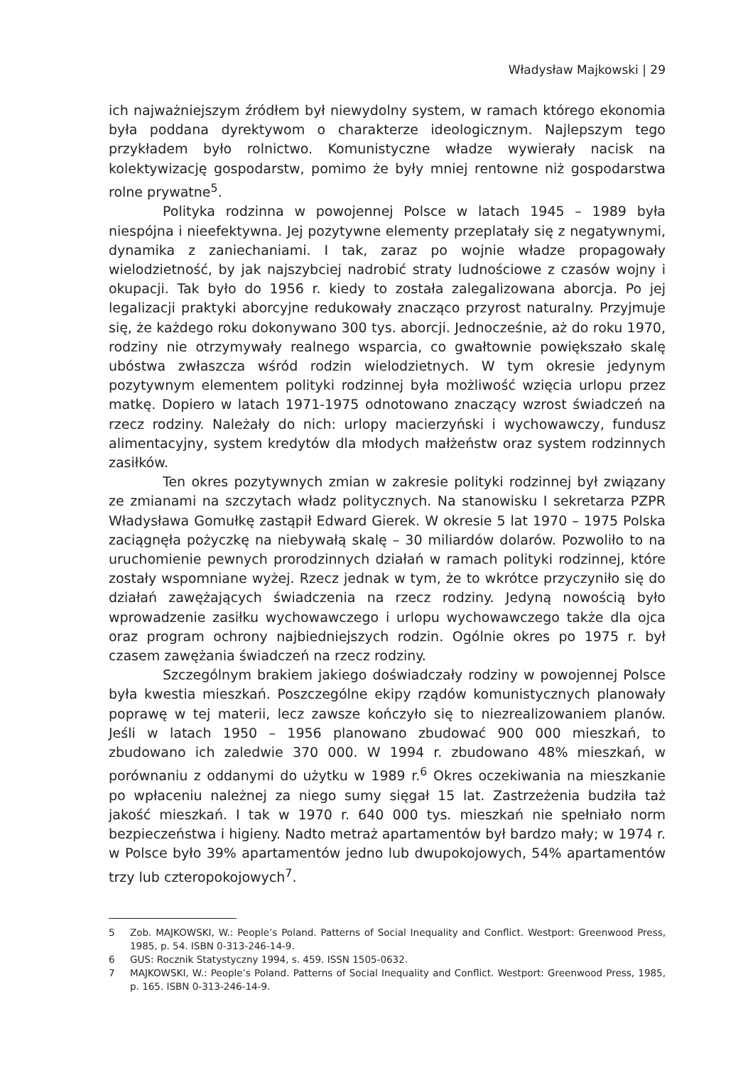Władysław Majkowski | 29
ich najważniejszym źródłem był niewydolny system, w ramach którego ekonomia była poddana dyrektywom o charakterze ideologicznym. Najlepszym tego przykładem było rolnictwo. Komunistyczne władze wywierały nacisk na kolektywizację gospodarstw, pomimo że były mniej rentowne niż gospodarstwa rolne prywatne<sup>5</sup>.
Polityka rodzinna w powojennej Polsce w latach 1945 – 1989 była niespójna i nieefektywna. Jej pozytywne elementy przeplatały się z negatywnymi, dynamika z zaniechaniami. I tak, zaraz po wojnie władze propagowały wielodzietność, by jak najszybciej nadrobić straty ludnościowe z czasów wojny i okupacji. Tak było do 1956 r. kiedy to została zalegalizowana aborcja. Po jej legalizacji praktyki aborcyjne redukowały znacząco przyrost naturalny. Przyjmuje się, że każdego roku dokonywano 300 tys. aborcji. Jednocześnie, aż do roku 1970, rodziny nie otrzymywały realnego wsparcia, co gwałtownie powiększało skalę ubóstwa zwłaszcza wśród rodzin wielodzietnych. W tym okresie jedynym pozytywnym elementem polityki rodzinnej była możliwość wzięcia urlopu przez matkę. Dopiero w latach 1971-1975 odnotowano znaczący wzrost świadczeń na rzecz rodziny. Należały do nich: urlopy macierzyński i wychowawczy, fundusz alimentacyjny, system kredytów dla młodych małżeństw oraz system rodzinnych zasiłków.
Ten okres pozytywnych zmian w zakresie polityki rodzinnej był związany ze zmianami na szczytach władz politycznych. Na stanowisku I sekretarza PZPR Władysława Gomułkę zastąpił Edward Gierek. W okresie 5 lat 1970 – 1975 Polska zaciągnęła pożyczkę na niebywałą skalę – 30 miliardów dolarów. Pozwoliło to na uruchomienie pewnych prorodzinnych działań w ramach polityki rodzinnej, które zostały wspomniane wyżej. Rzecz jednak w tym, że to wkrótce przyczyniło się do działań zawężających świadczenia na rzecz rodziny. Jedyną nowością było wprowadzenie zasiłku wychowawczego i urlopu wychowawczego także dla ojca oraz program ochrony najbiedniejszych rodzin. Ogólnie okres po 1975 r. był czasem zawężania świadczeń na rzecz rodziny.
Szczególnym brakiem jakiego doświadczały rodziny w powojennej Polsce była kwestia mieszkań. Poszczególne ekipy rządów komunistycznych planowały poprawę w tej materii, lecz zawsze kończyło się to niezrealizowaniem planów. Jeśli w latach 1950 – 1956 planowano zbudować 900 000 mieszkań, to zbudowano ich zaledwie 370 000. W 1994 r. zbudowano 48% mieszkań, w porównaniu z oddanymi do użytku w 1989 r.<sup>6</sup> Okres oczekiwania na mieszkanie po wpłaceniu należnej za niego sumy sięgał 15 lat. Zastrzeżenia budziła taż jakość mieszkań. I tak w 1970 r. 640 000 tys. mieszkań nie spełniało norm bezpieczeństwa i higieny. Nadto metraż apartamentów był bardzo mały; w 1974 r. w Polsce było 39% apartamentów jedno lub dwupokojowych, 54% apartamentów trzy lub czteropokojowych<sup>7</sup>.
5 Zob. MAJKOWSKI, W.: People’s Poland. Patterns of Social Inequality and Conflict. Westport: Greenwood Press, 1985, p. 54. ISBN 0-313-246-14-9.
6 GUS: Rocznik Statystyczny 1994, s. 459. ISSN 1505-0632.
7 MAJKOWSKI, W.: People’s Poland. Patterns of Social Inequality and Conflict. Westport: Greenwood Press, 1985, p. 165. ISBN 0-313-246-14-9.